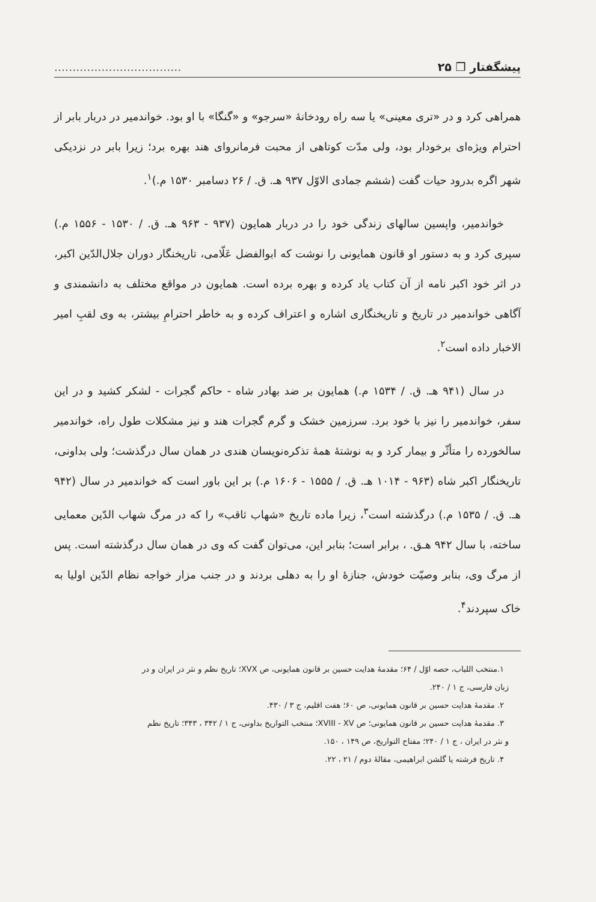پیشگفتار ❒ ۲۵...................................
همراهی کرد و در «تری معینی» یا سه راه رودخانهٔ «سرجو» و «گنگا» با او بود. خواندمیر در دربار بابر از احترام ویژه‌ای برخودار بود، ولی مدّت کوتاهی از محبت فرمانروای هند بهره برد؛ زیرا بابر در نزدیکی شهر اگره بدرود حیات گفت (ششم جمادی الاوّل ۹۳۷ هـ. ق. / ۲۶ دسامبر ۱۵۳۰ م.)<sup>۱</sup>.
خواندمیر، واپسین سالهای زندگی خود را در دربار همایون (۹۳۷ - ۹۶۳ هـ. ق. / ۱۵۳۰ - ۱۵۵۶ م.) سپری کرد و به دستور او قانون همایونی را نوشت که ابوالفضل عَلّامی، تاریخنگار دوران جلال‌الدّین اکبر، در اثر خود اکبر نامه از آن کتاب یاد کرده و بهره برده است. همایون در مواقع مختلف به دانشمندی و آگاهی خواندمیر در تاریخ و تاریخنگاری اشاره و اعتراف کرده و به خاطر احترامِ بیشتر، به وی لقبِ امیر الاخبار داده است<sup>۲</sup>.
در سال (۹۴۱ هـ. ق. / ۱۵۳۴ م.) همایون بر ضد بهادر شاه - حاکم گجرات - لشکر کشید و در این سفر، خواندمیر را نیز با خود برد. سرزمین خشک و گرم گجرات هند و نیز مشکلات طول راه، خواندمیر سالخورده را متأثّر و بیمار کرد و به نوشتهٔ همهٔ تذکره‌نویسان هندی در همان سال درگذشت؛ ولی بداونی، تاریخنگار اکبر شاه (۹۶۳ - ۱۰۱۴ هـ. ق. / ۱۵۵۵ - ۱۶۰۶ م.) بر این باور است که خواندمیر در سال (۹۴۲ هـ. ق. / ۱۵۳۵ م.) درگذشته است<sup>۳</sup>، زیرا ماده تاریخ «شهاب ثاقب» را که در مرگ شهاب الدّین معمایی ساخته، با سال ۹۴۲ هـق. ، برابر است؛ بنابر این، می‌توان گفت که وی در همان سال درگذشته است. پس از مرگ وی، بنابر وصیّت خودش، جنازهٔ او را به دهلی بردند و در جنب مزار خواجه نظام الدّین اولیا به خاک سپردند<sup>۴</sup>.
۱.منتخب اللباب، حصه اوّل / ۶۴؛ مقدمهٔ هدایت حسین بر قانون همایونی، ص XVX؛ تاریخ نظم و نثر در ایران و در
زبان فارسی، ج ۱ / ۲۴۰.
۲. مقدمهٔ هدایت حسین بر قانون همایونی، ص ۶۰؛ هفت اقلیم، ج ۳ / ۴۳۰.
۳. مقدمهٔ هدایت حسین بر قانون همایونی؛ ص XVIII - XV؛ منتخب التواریخ بداونی، ج ۱ / ۳۴۲ ، ۳۴۳؛ تاریخ نظم
و نثر در ایران ، ج ۱ / ۲۴۰؛ مفتاح التواریخ، ص ۱۴۹ ، ۱۵۰.
۴. تاریخ فرشته یا گلشن ابراهیمی، مقالهٔ دوم / ۲۱ ، ۲۲.